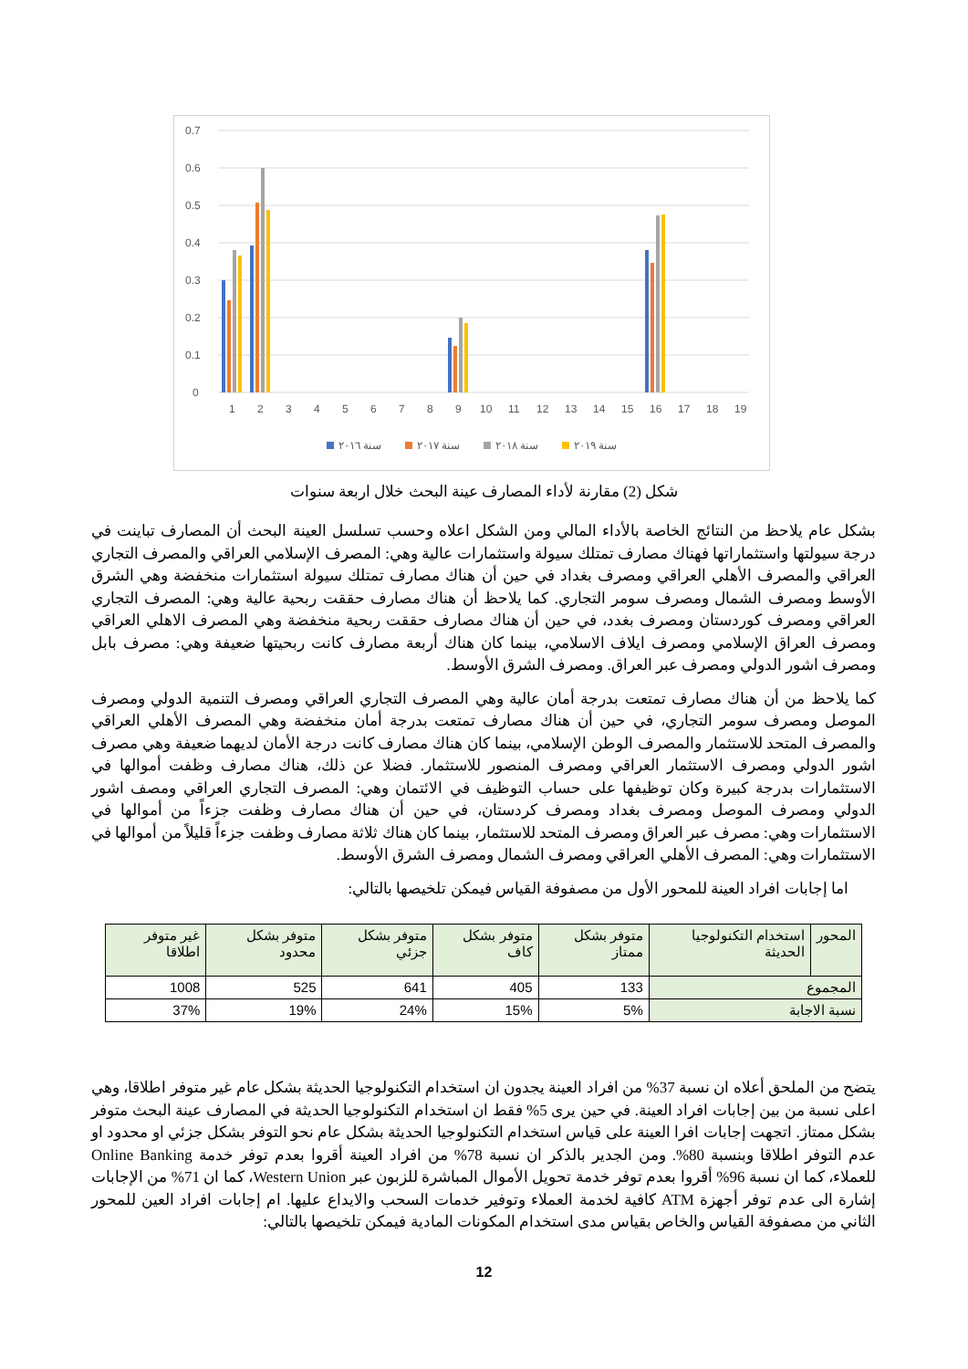0
0.1
0.2
0.3
0.4
0.5
0.6
0.7
1
2
3
4
5
6
7
8
9
10
11
12
13
14
15
16
17
18
19
سنة ٢٠١٦
سنة ٢٠١٧
سنة ٢٠١٨
سنة ٢٠١٩
شكل (2) مقارنة لأداء المصارف عينة البحث خلال اربعة سنوات
بشكل عام يلاحظ من النتائج الخاصة بالأداء المالي ومن الشكل اعلاه وحسب تسلسل العينة البحث أن المصارف تباينت في درجة سيولتها واستثماراتها فهناك مصارف تمتلك سيولة واستثمارات عالية وهي: المصرف الإسلامي العراقي والمصرف التجاري العراقي والمصرف الأهلي العراقي ومصرف بغداد في حين أن هناك مصارف تمتلك سيولة استثمارات منخفضة وهي الشرق الأوسط ومصرف الشمال ومصرف سومر التجاري. كما يلاحظ أن هناك مصارف حققت ربحية عالية وهي: المصرف التجاري العراقي ومصرف كوردستان ومصرف بغدد، في حين أن هناك مصارف حققت ربحية منخفضة وهي المصرف الاهلي العراقي ومصرف العراق الإسلامي ومصرف ايلاف الاسلامي، بينما كان هناك أربعة مصارف كانت ربحيتها ضعيفة وهي: مصرف بابل ومصرف اشور الدولي ومصرف عبر العراق. ومصرف الشرق الأوسط.
كما يلاحظ من أن هناك مصارف تمتعت بدرجة أمان عالية وهي المصرف التجاري العراقي ومصرف التنمية الدولي ومصرف الموصل ومصرف سومر التجاري، في حين أن هناك مصارف تمتعت بدرجة أمان منخفضة وهي المصرف الأهلي العراقي والمصرف المتحد للاستثمار والمصرف الوطن الإسلامي، بينما كان هناك مصارف كانت درجة الأمان لديهما ضعيفة وهي مصرف اشور الدولي ومصرف الاستثمار العراقي ومصرف المنصور للاستثمار. فضلا عن ذلك، هناك مصارف وظفت أموالها في الاستثمارات بدرجة كبيرة وكان توظيفها على حساب التوظيف في الائتمان وهي: المصرف التجاري العراقي ومصف اشور الدولي ومصرف الموصل ومصرف بغداد ومصرف كردستان، في حين أن هناك مصارف وظفت جزءاً من أموالها في الاستثمارات وهي: مصرف عبر العراق ومصرف المتحد للاستثمار، بينما كان هناك ثلاثة مصارف وظفت جزءاً قليلاً من أموالها في الاستثمارات وهي: المصرف الأهلي العراقي ومصرف الشمال ومصرف الشرق الأوسط.
اما إجابات افراد العينة للمحور الأول من مصفوفة القياس فيمكن تلخيصها بالتالي:
| المحور | استخدام التكنولوجيا الحديثة | متوفر بشكل ممتاز | متوفر بشكل كاف | متوفر بشكل جزئي | متوفر بشكل محدود | غير متوفر اطلاقا |
| المجموع | | 133 | 405 | 641 | 525 | 1008 |
| نسبة الاجابة | | 5% | 15% | 24% | 19% | 37% |
يتضح من الملحق أعلاه ان نسبة 37% من افراد العينة يجدون ان استخدام التكنولوجيا الحديثة بشكل عام غير متوفر اطلاقا، وهي اعلى نسبة من بين إجابات افراد العينة. في حين يرى 5% فقط ان استخدام التكنولوجيا الحديثة في المصارف عينة البحث متوفر بشكل ممتاز. اتجهت إجابات افرا العينة على قياس استخدام التكنولوجيا الحديثة بشكل عام نحو التوفر بشكل جزئي او محدود او عدم التوفر اطلاقا وبنسبة 80%. ومن الجدير بالذكر ان نسبة 78% من افراد العينة أقروا بعدم توفر خدمة Online Banking للعملاء، كما ان نسبة 96% أقروا بعدم توفر خدمة تحويل الأموال المباشرة للزبون عبر Western Union، كما ان 71% من الإجابات إشارة الى عدم توفر أجهزة ATM كافية لخدمة العملاء وتوفير خدمات السحب والايداع عليها. ام إجابات افراد العين للمحور الثاني من مصفوفة القياس والخاص بقياس مدى استخدام المكونات المادية فيمكن تلخيصها بالتالي:
12